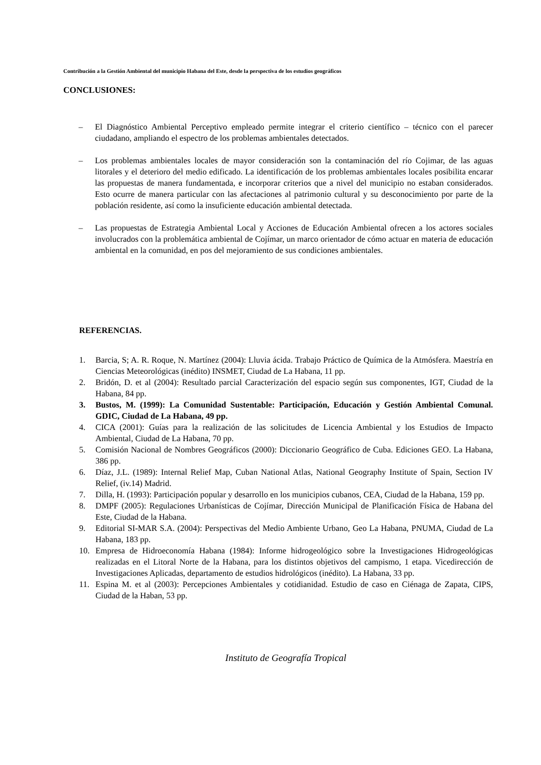Contribución a la Gestión Ambiental del municipio Habana del Este, desde la perspectiva de los estudios geográficos
CONCLUSIONES:
– El Diagnóstico Ambiental Perceptivo empleado permite integrar el criterio científico – técnico con el parecer ciudadano, ampliando el espectro de los problemas ambientales detectados.
– Los problemas ambientales locales de mayor consideración son la contaminación del río Cojimar, de las aguas litorales y el deterioro del medio edificado. La identificación de los problemas ambientales locales posibilita encarar las propuestas de manera fundamentada, e incorporar criterios que a nivel del municipio no estaban considerados. Esto ocurre de manera particular con las afectaciones al patrimonio cultural y su desconocimiento por parte de la población residente, así como la insuficiente educación ambiental detectada.
– Las propuestas de Estrategia Ambiental Local y Acciones de Educación Ambiental ofrecen a los actores sociales involucrados con la problemática ambiental de Cojímar, un marco orientador de cómo actuar en materia de educación ambiental en la comunidad, en pos del mejoramiento de sus condiciones ambientales.
REFERENCIAS.
1. Barcia, S; A. R. Roque, N. Martínez (2004): Lluvia ácida. Trabajo Práctico de Química de la Atmósfera. Maestría en Ciencias Meteorológicas (inédito) INSMET, Ciudad de La Habana, 11 pp.
2. Bridón, D. et al (2004): Resultado parcial Caracterización del espacio según sus componentes, IGT, Ciudad de la Habana, 84 pp.
3. Bustos, M. (1999): La Comunidad Sustentable: Participación, Educación y Gestión Ambiental Comunal. GDIC, Ciudad de La Habana, 49 pp.
4. CICA (2001): Guías para la realización de las solicitudes de Licencia Ambiental y los Estudios de Impacto Ambiental, Ciudad de La Habana, 70 pp.
5. Comisión Nacional de Nombres Geográficos (2000): Diccionario Geográfico de Cuba. Ediciones GEO. La Habana, 386 pp.
6. Díaz, J.L. (1989): Internal Relief Map, Cuban National Atlas, National Geography Institute of Spain, Section IV Relief, (iv.14) Madrid.
7. Dilla, H. (1993): Participación popular y desarrollo en los municipios cubanos, CEA, Ciudad de la Habana, 159 pp.
8. DMPF (2005): Regulaciones Urbanísticas de Cojímar, Dirección Municipal de Planificación Física de Habana del Este, Ciudad de la Habana.
9. Editorial SI-MAR S.A. (2004): Perspectivas del Medio Ambiente Urbano, Geo La Habana, PNUMA, Ciudad de La Habana, 183 pp.
10. Empresa de Hidroeconomía Habana (1984): Informe hidrogeológico sobre la Investigaciones Hidrogeológicas realizadas en el Litoral Norte de la Habana, para los distintos objetivos del campismo, 1 etapa. Vicedirección de Investigaciones Aplicadas, departamento de estudios hidrológicos (inédito). La Habana, 33 pp.
11. Espina M. et al (2003): Percepciones Ambientales y cotidianidad. Estudio de caso en Ciénaga de Zapata, CIPS, Ciudad de la Haban, 53 pp.
Instituto de Geografía Tropical